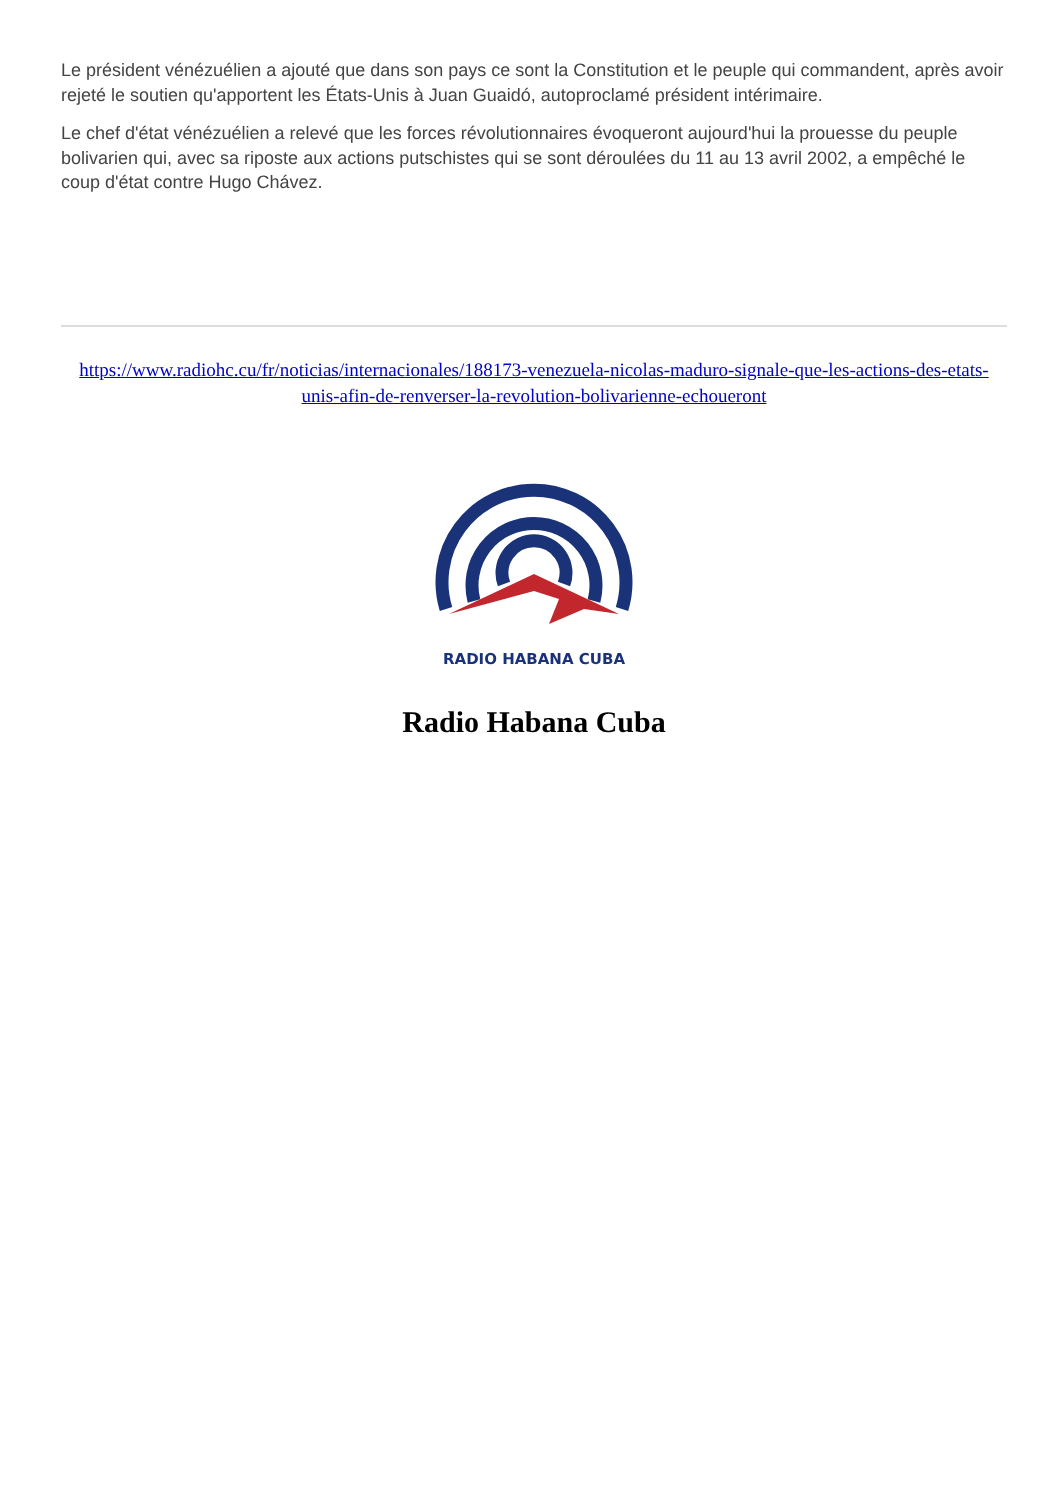Le président vénézuélien a ajouté que dans son pays ce sont la Constitution et le peuple qui commandent, après avoir rejeté le soutien qu'apportent les États-Unis à Juan Guaidó, autoproclamé président intérimaire.
Le chef d'état vénézuélien a relevé que les forces révolutionnaires évoqueront aujourd'hui la prouesse du peuple bolivarien qui, avec sa riposte aux actions putschistes qui se sont déroulées du 11 au 13 avril 2002, a empêché le coup d'état contre Hugo Chávez.
https://www.radiohc.cu/fr/noticias/internacionales/188173-venezuela-nicolas-maduro-signale-que-les-actions-des-etats-unis-afin-de-renverser-la-revolution-bolivarienne-echoueront
RADIO HABANA CUBA
Radio Habana Cuba